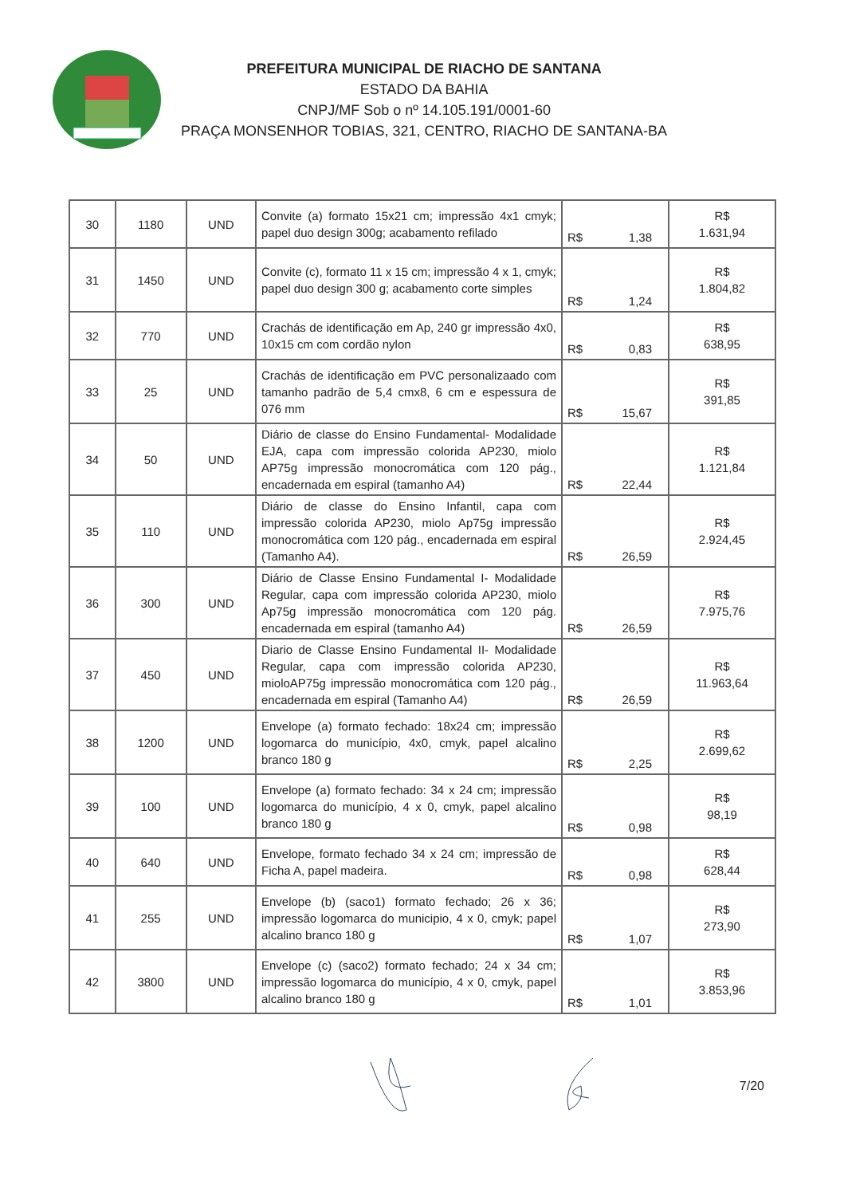PREFEITURA MUNICIPAL DE RIACHO DE SANTANA
ESTADO DA BAHIA
CNPJ/MF Sob o nº 14.105.191/0001-60
PRAÇA MONSENHOR TOBIAS, 321, CENTRO, RIACHO DE SANTANA-BA
| 30 | 1180 | UND | Convite (a) formato 15x21 cm; impressão 4x1 cmyk; papel duo design 300g; acabamento refilado | R$ 1,38 | R$ 1.631,94 |
| 31 | 1450 | UND | Convite (c), formato 11 x 15 cm; impressão 4 x 1, cmyk; papel duo design 300 g; acabamento corte simples | R$ 1,24 | R$ 1.804,82 |
| 32 | 770 | UND | Crachás de identificação em Ap, 240 gr impressão 4x0, 10x15 cm com cordão nylon | R$ 0,83 | R$ 638,95 |
| 33 | 25 | UND | Crachás de identificação em PVC personalizaado com tamanho padrão de 5,4 cmx8, 6 cm e espessura de 076 mm | R$ 15,67 | R$ 391,85 |
| 34 | 50 | UND | Diário de classe do Ensino Fundamental- Modalidade EJA, capa com impressão colorida AP230, miolo AP75g impressão monocromática com 120 pág., encadernada em espiral (tamanho A4) | R$ 22,44 | R$ 1.121,84 |
| 35 | 110 | UND | Diário de classe do Ensino Infantil, capa com impressão colorida AP230, miolo Ap75g impressão monocromática com 120 pág., encadernada em espiral (Tamanho A4). | R$ 26,59 | R$ 2.924,45 |
| 36 | 300 | UND | Diário de Classe Ensino Fundamental I- Modalidade Regular, capa com impressão colorida AP230, miolo Ap75g impressão monocromática com 120 pág. encadernada em espiral (tamanho A4) | R$ 26,59 | R$ 7.975,76 |
| 37 | 450 | UND | Diario de Classe Ensino Fundamental II- Modalidade Regular, capa com impressão colorida AP230, mioloAP75g impressão monocromática com 120 pág., encadernada em espiral (Tamanho A4) | R$ 26,59 | R$ 11.963,64 |
| 38 | 1200 | UND | Envelope (a) formato fechado: 18x24 cm; impressão logomarca do município, 4x0, cmyk, papel alcalino branco 180 g | R$ 2,25 | R$ 2.699,62 |
| 39 | 100 | UND | Envelope (a) formato fechado: 34 x 24 cm; impressão logomarca do município, 4 x 0, cmyk, papel alcalino branco 180 g | R$ 0,98 | R$ 98,19 |
| 40 | 640 | UND | Envelope, formato fechado 34 x 24 cm; impressão de Ficha A, papel madeira. | R$ 0,98 | R$ 628,44 |
| 41 | 255 | UND | Envelope (b) (saco1) formato fechado; 26 x 36; impressão logomarca do municipio, 4 x 0, cmyk; papel alcalino branco 180 g | R$ 1,07 | R$ 273,90 |
| 42 | 3800 | UND | Envelope (c) (saco2) formato fechado; 24 x 34 cm; impressão logomarca do município, 4 x 0, cmyk, papel alcalino branco 180 g | R$ 1,01 | R$ 3.853,96 |
7/20